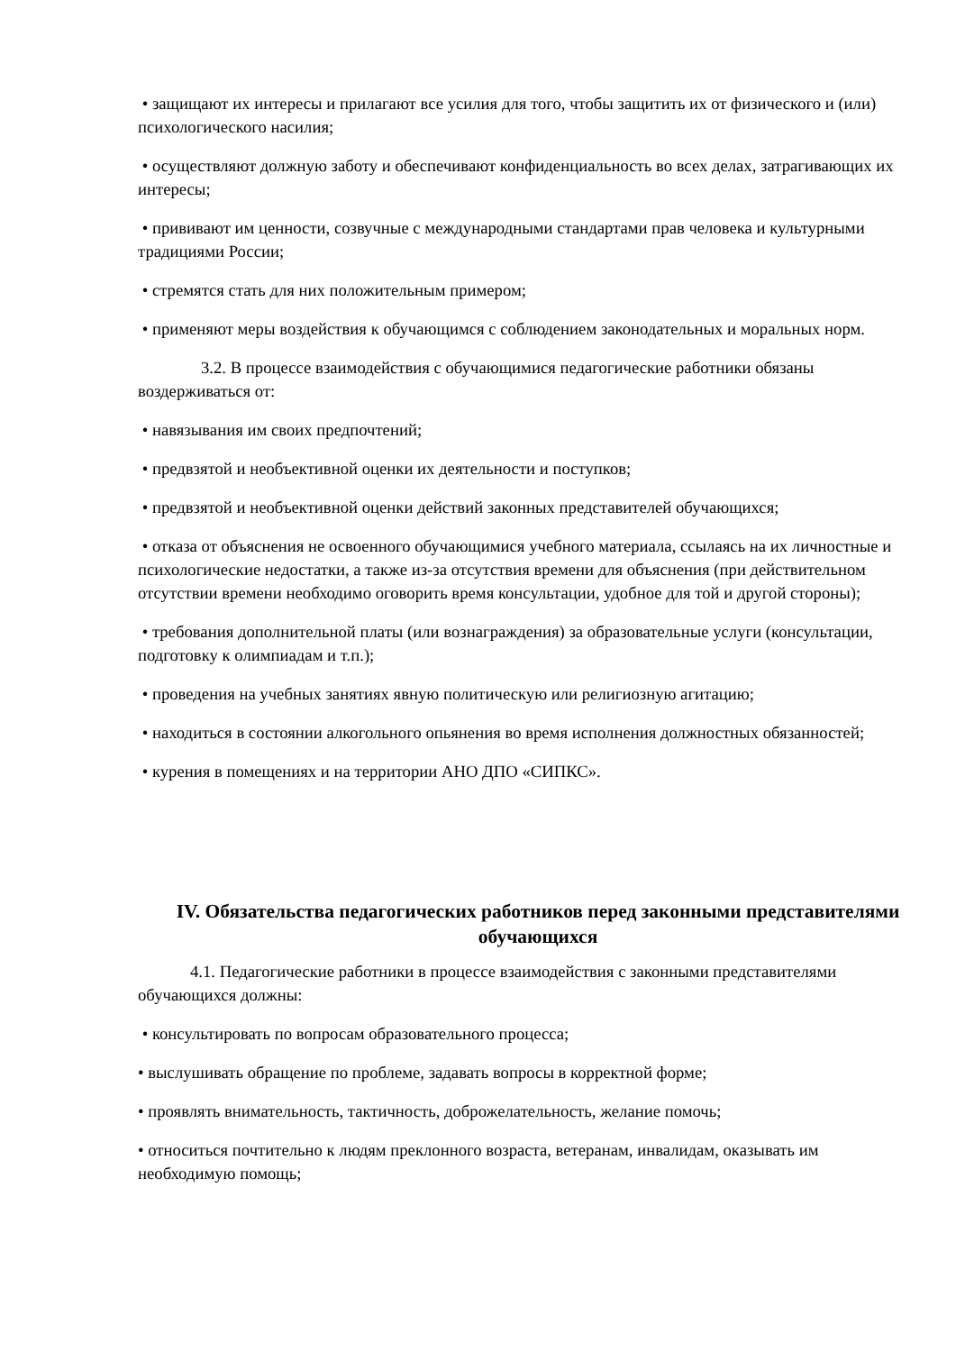• защищают их интересы и прилагают все усилия для того, чтобы защитить их от физического и (или) психологического насилия;
• осуществляют должную заботу и обеспечивают конфиденциальность во всех делах, затрагивающих их интересы;
• прививают им ценности, созвучные с международными стандартами прав человека и культурными традициями России;
• стремятся стать для них положительным примером;
• применяют меры воздействия к обучающимся с соблюдением законодательных и моральных норм.
3.2. В процессе взаимодействия с обучающимися педагогические работники обязаны воздерживаться от:
• навязывания им своих предпочтений;
• предвзятой и необъективной оценки их деятельности и поступков;
• предвзятой и необъективной оценки действий законных представителей обучающихся;
• отказа от объяснения не освоенного обучающимися учебного материала, ссылаясь на их личностные и психологические недостатки, а также из-за отсутствия времени для объяснения (при действительном отсутствии времени необходимо оговорить время консультации, удобное для той и другой стороны);
• требования дополнительной платы (или вознаграждения) за образовательные услуги (консультации, подготовку к олимпиадам и т.п.);
• проведения на учебных занятиях явную политическую или религиозную агитацию;
• находиться в состоянии алкогольного опьянения во время исполнения должностных обязанностей;
• курения в помещениях и на территории АНО ДПО «СИПКС».
IV. Обязательства педагогических работников перед законными представителями обучающихся
4.1. Педагогические работники в процессе взаимодействия с законными представителями обучающихся должны:
• консультировать по вопросам образовательного процесса;
• выслушивать обращение по проблеме, задавать вопросы в корректной форме;
• проявлять внимательность, тактичность, доброжелательность, желание помочь;
• относиться почтительно к людям преклонного возраста, ветеранам, инвалидам, оказывать им необходимую помощь;